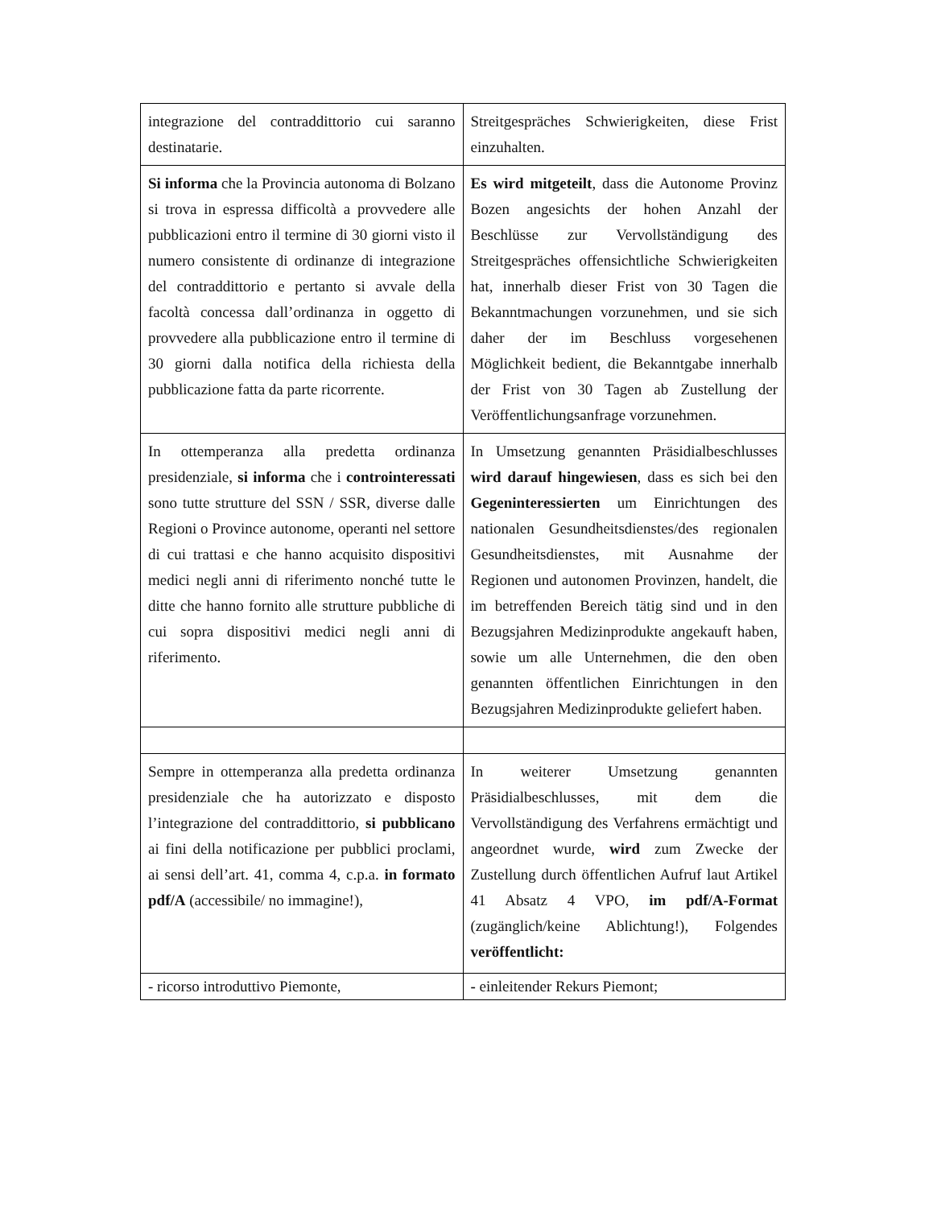| integrazione del contraddittorio cui saranno destinatarie. | Streitgespräches Schwierigkeiten, diese Frist einzuhalten. |
| Si informa che la Provincia autonoma di Bolzano si trova in espressa difficoltà a provvedere alle pubblicazioni entro il termine di 30 giorni visto il numero consistente di ordinanze di integrazione del contraddittorio e pertanto si avvale della facoltà concessa dall’ordinanza in oggetto di provvedere alla pubblicazione entro il termine di 30 giorni dalla notifica della richiesta della pubblicazione fatta da parte ricorrente. | Es wird mitgeteilt , dass die Autonome Provinz Bozen angesichts der hohen Anzahl der Beschlüsse zur Vervollständigung des Streitgespräches offensichtliche Schwierigkeiten hat, innerhalb dieser Frist von 30 Tagen die Bekanntmachungen vorzunehmen, und sie sich daher der im Beschluss vorgesehenen Möglichkeit bedient, die Bekanntgabe innerhalb der Frist von 30 Tagen ab Zustellung der Veröffentlichungsanfrage vorzunehmen. |
| In ottemperanza alla predetta ordinanza presidenziale, si informa che i controinteressati sono tutte strutture del SSN / SSR, diverse dalle Regioni o Province autonome, operanti nel settore di cui trattasi e che hanno acquisito dispositivi medici negli anni di riferimento nonché tutte le ditte che hanno fornito alle strutture pubbliche di cui sopra dispositivi medici negli anni di riferimento. | In Umsetzung genannten Präsidialbeschlusses wird darauf hingewiesen , dass es sich bei den Gegeninteressierten um Einrichtungen des nationalen Gesundheitsdienstes/des regionalen Gesundheitsdienstes, mit Ausnahme der Regionen und autonomen Provinzen, handelt, die im betreffenden Bereich tätig sind und in den Bezugsjahren Medizinprodukte angekauft haben, sowie um alle Unternehmen, die den oben genannten öffentlichen Einrichtungen in den Bezugsjahren Medizinprodukte geliefert haben. |
| Sempre in ottemperanza alla predetta ordinanza presidenziale che ha autorizzato e disposto l’integrazione del contraddittorio, si pubblicano ai fini della notificazione per pubblici proclami, ai sensi dell’art. 41, comma 4, c.p.a. in formato pdf/A (accessibile/ no immagine!), | In weiterer Umsetzung genannten Präsidialbeschlusses, mit dem die Vervollständigung des Verfahrens ermächtigt und angeordnet wurde, wird zum Zwecke der Zustellung durch öffentlichen Aufruf laut Artikel 41 Absatz 4 VPO, im pdf/A-Format (zugänglich/keine Ablichtung!), Folgendes veröffentlicht: |
| - ricorso introduttivo Piemonte, | - einleitender Rekurs Piemont; |